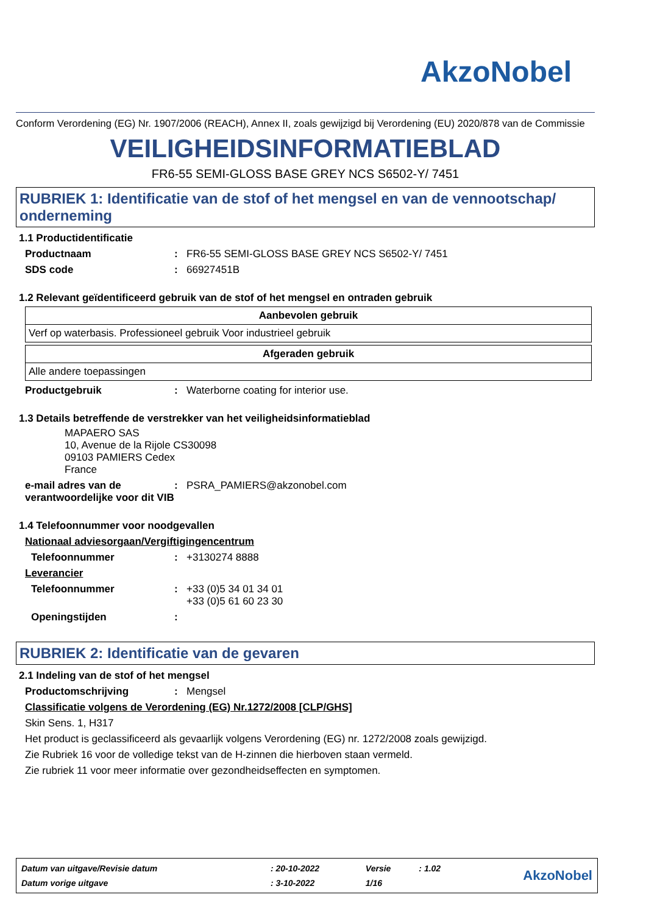AkzoNobel
Conform Verordening (EG) Nr. 1907/2006 (REACH), Annex II, zoals gewijzigd bij Verordening (EU) 2020/878 van de Commissie
VEILIGHEIDSINFORMATIEBLAD
FR6-55 SEMI-GLOSS BASE GREY NCS S6502-Y/ 7451
RUBRIEK 1: Identificatie van de stof of het mengsel en van de vennootschap/ onderneming
1.1 Productidentificatie
Productnaam : FR6-55 SEMI-GLOSS BASE GREY NCS S6502-Y/ 7451
SDS code : 66927451B
1.2 Relevant geïdentificeerd gebruik van de stof of het mengsel en ontraden gebruik
| Aanbevolen gebruik |
| --- |
| Verf op waterbasis. Professioneel gebruik Voor industrieel gebruik |
| Afgeraden gebruik |
| --- |
| Alle andere toepassingen |
Productgebruik : Waterborne coating for interior use.
1.3 Details betreffende de verstrekker van het veiligheidsinformatieblad
MAPAERO SAS
10, Avenue de la Rijole CS30098
09103 PAMIERS Cedex
France
e-mail adres van de verantwoordelijke voor dit VIB
: PSRA_PAMIERS@akzonobel.com
1.4 Telefoonnummer voor noodgevallen
Nationaal adviesorgaan/Vergiftigingencentrum
Telefoonnummer : +3130274 8888
Leverancier
Telefoonnummer : +33 (0)5 34 01 34 01
+33 (0)5 61 60 23 30
Openingstijden :
RUBRIEK 2: Identificatie van de gevaren
2.1 Indeling van de stof of het mengsel
Productomschrijving : Mengsel
Classificatie volgens de Verordening (EG) Nr.1272/2008 [CLP/GHS]
Skin Sens. 1, H317
Het product is geclassificeerd als gevaarlijk volgens Verordening (EG) nr. 1272/2008 zoals gewijzigd.
Zie Rubriek 16 voor de volledige tekst van de H-zinnen die hierboven staan vermeld.
Zie rubriek 11 voor meer informatie over gezondheidseffecten en symptomen.
| Datum van uitgave/Revisie datum | : 20-10-2022 | Versie | : 1.02 | AkzoNobel |
| Datum vorige uitgave | : 3-10-2022 | 1/16 | | |